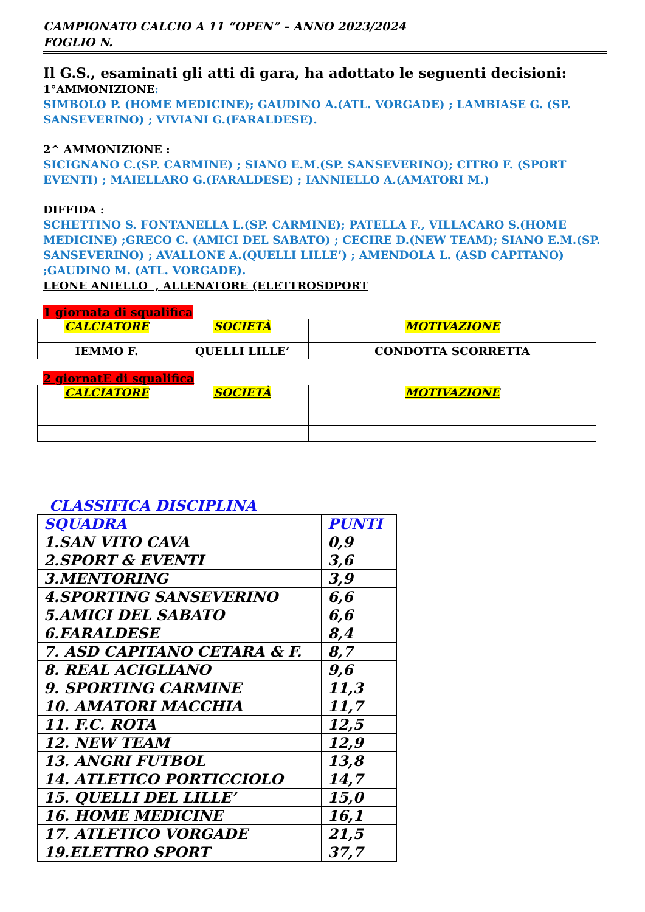CAMPIONATO CALCIO A 11 “OPEN” – ANNO 2023/2024
FOGLIO N.
Il G.S., esaminati gli atti di gara, ha adottato le seguenti decisioni:
1°AMMONIZIONE:
SIMBOLO P. (HOME MEDICINE); GAUDINO A.(ATL. VORGADE) ; LAMBIASE G. (SP. SANSEVERINO) ; VIVIANI G.(FARALDESE).
2^ AMMONIZIONE :
SICIGNANO C.(SP. CARMINE) ; SIANO E.M.(SP. SANSEVERINO); CITRO F. (SPORT EVENTI) ; MAIELLARO G.(FARALDESE) ; IANNIELLO A.(AMATORI M.)
DIFFIDA :
SCHETTINO S. FONTANELLA L.(SP. CARMINE); PATELLA F., VILLACARO S.(HOME MEDICINE) ;GRECO C. (AMICI DEL SABATO) ; CECIRE D.(NEW TEAM); SIANO E.M.(SP. SANSEVERINO) ; AVALLONE A.(QUELLI LILLE’) ; AMENDOLA L. (ASD CAPITANO) ;GAUDINO M. (ATL. VORGADE).
LEONE ANIELLO , ALLENATORE (ELETTROSDPORT
1 giornata di squalifica
| CALCIATORE | SOCIETÀ | MOTIVAZIONE |
| --- | --- | --- |
| IEMMO F. | QUELLI LILLE’ | CONDOTTA SCORRETTA |
2 giornatE di squalifica
| CALCIATORE | SOCIETÀ | MOTIVAZIONE |
| --- | --- | --- |
CLASSIFICA DISCIPLINA
| SQUADRA | PUNTI |
| 1.SAN VITO CAVA | 0,9 |
| 2.SPORT & EVENTI | 3,6 |
| 3.MENTORING | 3,9 |
| 4.SPORTING SANSEVERINO | 6,6 |
| 5.AMICI DEL SABATO | 6,6 |
| 6.FARALDESE | 8,4 |
| 7. ASD CAPITANO CETARA & F. | 8,7 |
| 8. REAL ACIGLIANO | 9,6 |
| 9. SPORTING CARMINE | 11,3 |
| 10. AMATORI MACCHIA | 11,7 |
| 11. F.C. ROTA | 12,5 |
| 12. NEW TEAM | 12,9 |
| 13. ANGRI FUTBOL | 13,8 |
| 14. ATLETICO PORTICCIOLO | 14,7 |
| 15. QUELLI DEL LILLE’ | 15,0 |
| 16. HOME MEDICINE | 16,1 |
| 17. ATLETICO VORGADE | 21,5 |
| 19.ELETTRO SPORT | 37,7 |